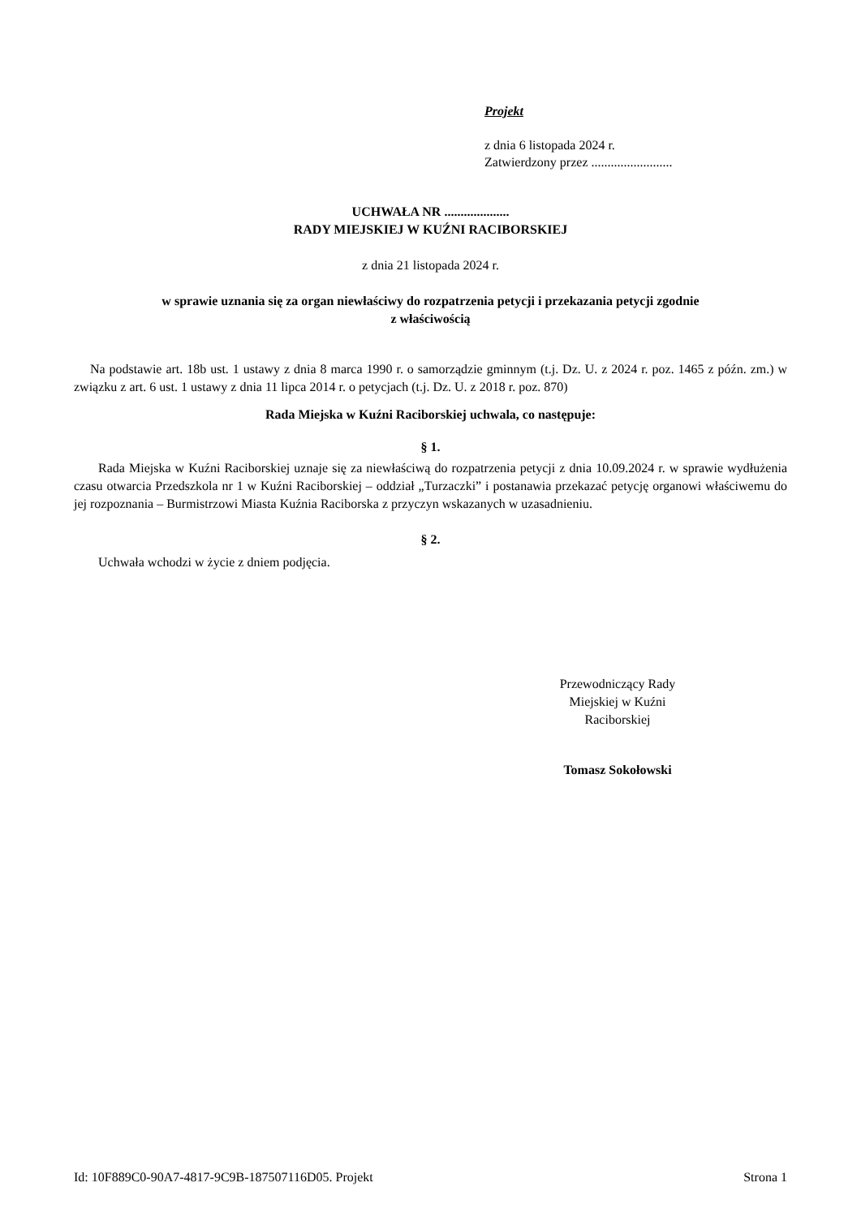Projekt
z dnia 6 listopada 2024 r.
Zatwierdzony przez .........................
UCHWAŁA NR ....................
RADY MIEJSKIEJ W KUŹNI RACIBORSKIEJ
z dnia 21 listopada 2024 r.
w sprawie uznania się za organ niewłaściwy do rozpatrzenia petycji i przekazania petycji zgodnie
z właściwością
Na podstawie art. 18b ust. 1 ustawy z dnia 8 marca 1990 r. o samorządzie gminnym (t.j. Dz. U. z 2024 r. poz. 1465 z późn. zm.) w związku z art. 6 ust. 1 ustawy z dnia 11 lipca 2014 r. o petycjach (t.j. Dz. U. z 2018 r. poz. 870)
Rada Miejska w Kuźni Raciborskiej uchwala, co następuje:
§ 1.
Rada Miejska w Kuźni Raciborskiej uznaje się za niewłaściwą do rozpatrzenia petycji z dnia 10.09.2024 r. w sprawie wydłużenia czasu otwarcia Przedszkola nr 1 w Kuźni Raciborskiej – oddział „Turzaczki” i postanawia przekazać petycję organowi właściwemu do jej rozpoznania – Burmistrzowi Miasta Kuźnia Raciborska z przyczyn wskazanych w uzasadnieniu.
§ 2.
Uchwała wchodzi w życie z dniem podjęcia.
Przewodniczący Rady
Miejskiej w Kuźni
Raciborskiej
Tomasz Sokołowski
Id: 10F889C0-90A7-4817-9C9B-187507116D05. Projekt Strona 1